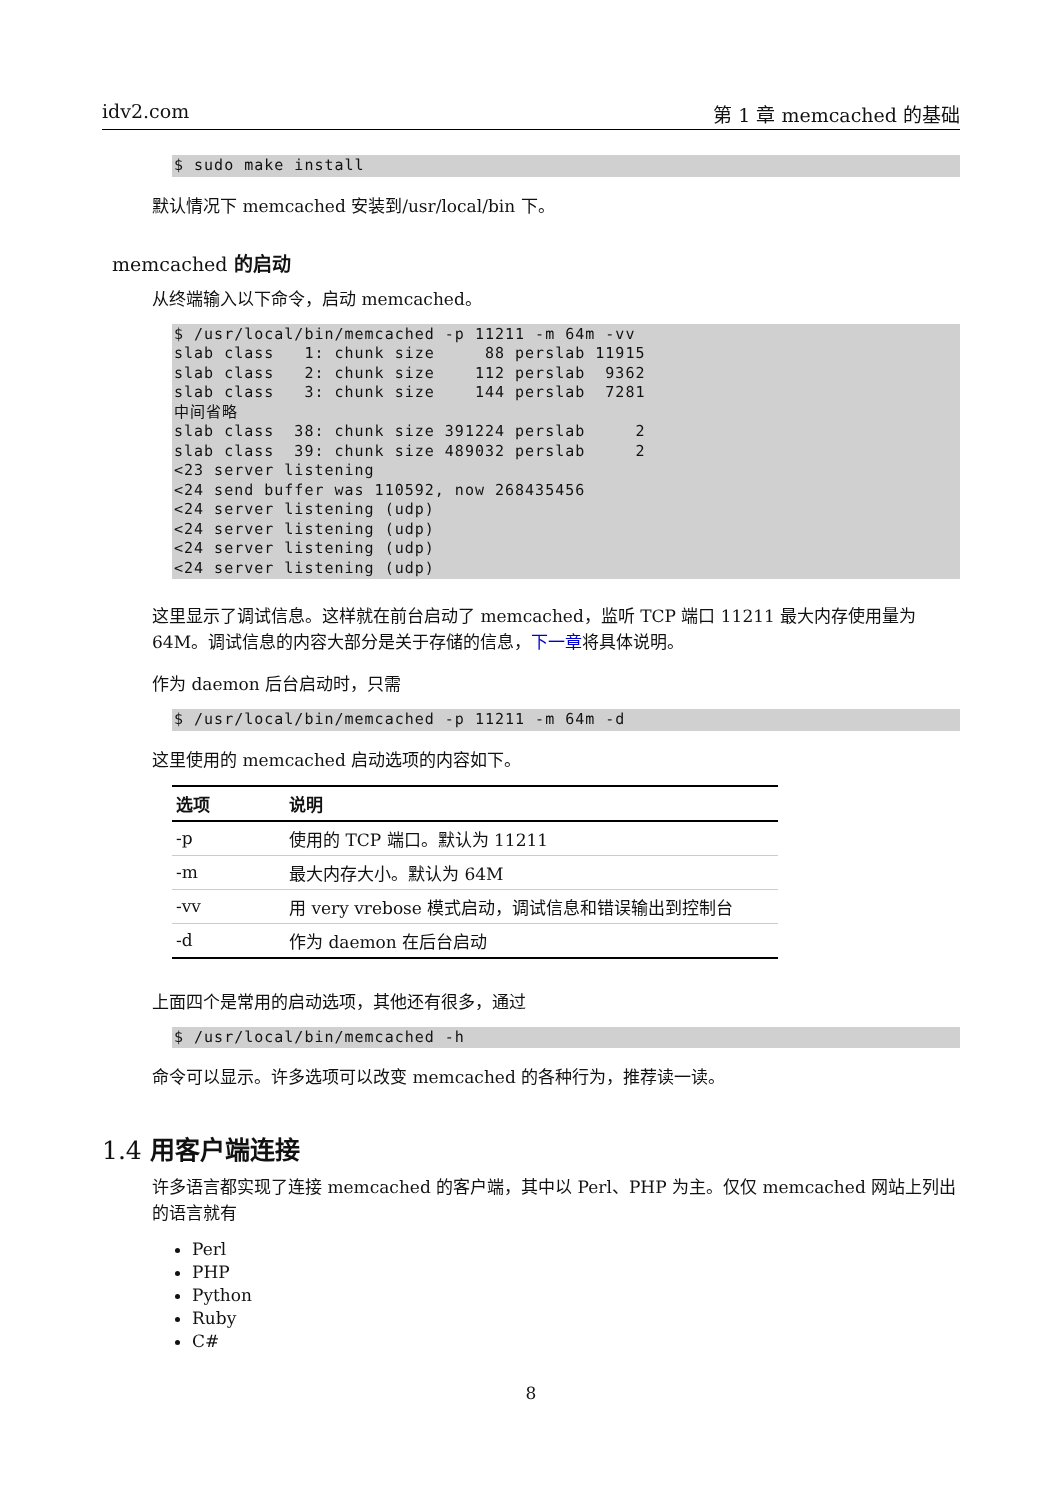idv2.com 第 1 章 memcached 的基础
$ sudo make install
默认情况下 memcached 安装到/usr/local/bin 下。
memcached 的启动
从终端输入以下命令，启动 memcached。
$ /usr/local/bin/memcached -p 11211 -m 64m -vv
slab class   1: chunk size     88 perslab 11915
slab class   2: chunk size    112 perslab  9362
slab class   3: chunk size    144 perslab  7281
中间省略
slab class  38: chunk size 391224 perslab     2
slab class  39: chunk size 489032 perslab     2
<23 server listening
<24 send buffer was 110592, now 268435456
<24 server listening (udp)
<24 server listening (udp)
<24 server listening (udp)
<24 server listening (udp)
这里显示了调试信息。这样就在前台启动了 memcached，监听 TCP 端口 11211 最大内存使用量为 64M。调试信息的内容大部分是关于存储的信息，下一章将具体说明。
作为 daemon 后台启动时，只需
$ /usr/local/bin/memcached -p 11211 -m 64m -d
这里使用的 memcached 启动选项的内容如下。
| 选项 | 说明 |
| --- | --- |
| -p | 使用的 TCP 端口。默认为 11211 |
| -m | 最大内存大小。默认为 64M |
| -vv | 用 very vrebose 模式启动，调试信息和错误输出到控制台 |
| -d | 作为 daemon 在后台启动 |
上面四个是常用的启动选项，其他还有很多，通过
$ /usr/local/bin/memcached -h
命令可以显示。许多选项可以改变 memcached 的各种行为，推荐读一读。
1.4 用客户端连接
许多语言都实现了连接 memcached 的客户端，其中以 Perl、PHP 为主。仅仅 memcached 网站上列出的语言就有
Perl
PHP
Python
Ruby
C#
8